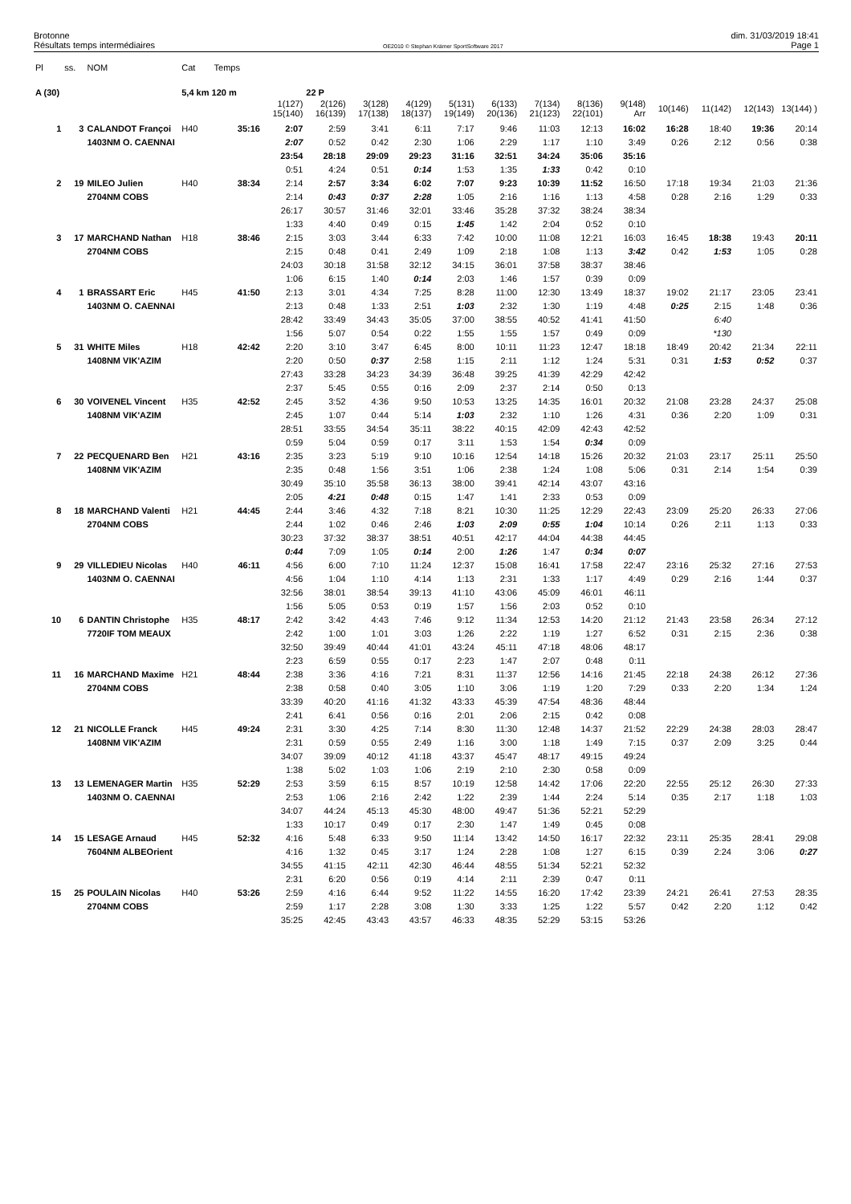Brotonne
Résultats temps intermédiaires
OE2010 © Stephan Krämer SportSoftware 2017
dim. 31/03/2019 18:41
Page 1
| Pl | ss. | NOM | Cat | Temps | | | | | | | | | | | | | |
| A (30) | | | 5,4 km 120 m | | | 22 P | | | | | | | | | | | |
| | | | | | 1(127) 15(140) | 2(126) 16(139) | 3(128) 17(138) | 4(129) 18(137) | 5(131) 19(149) | 6(133) 20(136) | 7(134) 21(123) | 8(136) 22(101) | 9(148) Arr | 10(146) | 11(142) | 12(143) | 13(144) ) |
| 1 | 3 | CALANDOT Françoi | H40 | 35:16 | 2:07 | 2:59 | 3:41 | 6:11 | 7:17 | 9:46 | 11:03 | 12:13 | 16:02 | 16:28 | 18:40 | 19:36 | 20:14 |
| | | 1403NM O. CAENNAI | | | 2:07 | 0:52 | 0:42 | 2:30 | 1:06 | 2:29 | 1:17 | 1:10 | 3:49 | 0:26 | 2:12 | 0:56 | 0:38 |
| | | | | | 23:54 | 28:18 | 29:09 | 29:23 | 31:16 | 32:51 | 34:24 | 35:06 | 35:16 | | | | |
| | | | | | 0:51 | 4:24 | 0:51 | 0:14 | 1:53 | 1:35 | 1:33 | 0:42 | 0:10 | | | | |
| 2 | 19 | MILEO Julien | H40 | 38:34 | 2:14 | 2:57 | 3:34 | 6:02 | 7:07 | 9:23 | 10:39 | 11:52 | 16:50 | 17:18 | 19:34 | 21:03 | 21:36 |
| | | 2704NM COBS | | | 2:14 | 0:43 | 0:37 | 2:28 | 1:05 | 2:16 | 1:16 | 1:13 | 4:58 | 0:28 | 2:16 | 1:29 | 0:33 |
| | | | | | 26:17 | 30:57 | 31:46 | 32:01 | 33:46 | 35:28 | 37:32 | 38:24 | 38:34 | | | | |
| | | | | | 1:33 | 4:40 | 0:49 | 0:15 | 1:45 | 1:42 | 2:04 | 0:52 | 0:10 | | | | |
| 3 | 17 | MARCHAND Nathan | H18 | 38:46 | 2:15 | 3:03 | 3:44 | 6:33 | 7:42 | 10:00 | 11:08 | 12:21 | 16:03 | 16:45 | 18:38 | 19:43 | 20:11 |
| | | 2704NM COBS | | | 2:15 | 0:48 | 0:41 | 2:49 | 1:09 | 2:18 | 1:08 | 1:13 | 3:42 | 0:42 | 1:53 | 1:05 | 0:28 |
| | | | | | 24:03 | 30:18 | 31:58 | 32:12 | 34:15 | 36:01 | 37:58 | 38:37 | 38:46 | | | | |
| | | | | | 1:06 | 6:15 | 1:40 | 0:14 | 2:03 | 1:46 | 1:57 | 0:39 | 0:09 | | | | |
| 4 | 1 | BRASSART Eric | H45 | 41:50 | 2:13 | 3:01 | 4:34 | 7:25 | 8:28 | 11:00 | 12:30 | 13:49 | 18:37 | 19:02 | 21:17 | 23:05 | 23:41 |
| | | 1403NM O. CAENNAI | | | 2:13 | 0:48 | 1:33 | 2:51 | 1:03 | 2:32 | 1:30 | 1:19 | 4:48 | 0:25 | 2:15 | 1:48 | 0:36 |
| | | | | | 28:42 | 33:49 | 34:43 | 35:05 | 37:00 | 38:55 | 40:52 | 41:41 | 41:50 | | 6:40 | | |
| | | | | | 1:56 | 5:07 | 0:54 | 0:22 | 1:55 | 1:55 | 1:57 | 0:49 | 0:09 | | *130 | | |
| 5 | 31 | WHITE Miles | H18 | 42:42 | 2:20 | 3:10 | 3:47 | 6:45 | 8:00 | 10:11 | 11:23 | 12:47 | 18:18 | 18:49 | 20:42 | 21:34 | 22:11 |
| | | 1408NM VIK'AZIM | | | 2:20 | 0:50 | 0:37 | 2:58 | 1:15 | 2:11 | 1:12 | 1:24 | 5:31 | 0:31 | 1:53 | 0:52 | 0:37 |
| | | | | | 27:43 | 33:28 | 34:23 | 34:39 | 36:48 | 39:25 | 41:39 | 42:29 | 42:42 | | | | |
| | | | | | 2:37 | 5:45 | 0:55 | 0:16 | 2:09 | 2:37 | 2:14 | 0:50 | 0:13 | | | | |
| 6 | 30 | VOIVENEL Vincent | H35 | 42:52 | 2:45 | 3:52 | 4:36 | 9:50 | 10:53 | 13:25 | 14:35 | 16:01 | 20:32 | 21:08 | 23:28 | 24:37 | 25:08 |
| | | 1408NM VIK'AZIM | | | 2:45 | 1:07 | 0:44 | 5:14 | 1:03 | 2:32 | 1:10 | 1:26 | 4:31 | 0:36 | 2:20 | 1:09 | 0:31 |
| | | | | | 28:51 | 33:55 | 34:54 | 35:11 | 38:22 | 40:15 | 42:09 | 42:43 | 42:52 | | | | |
| | | | | | 0:59 | 5:04 | 0:59 | 0:17 | 3:11 | 1:53 | 1:54 | 0:34 | 0:09 | | | | |
| 7 | 22 | PECQUENARD Ben | H21 | 43:16 | 2:35 | 3:23 | 5:19 | 9:10 | 10:16 | 12:54 | 14:18 | 15:26 | 20:32 | 21:03 | 23:17 | 25:11 | 25:50 |
| | | 1408NM VIK'AZIM | | | 2:35 | 0:48 | 1:56 | 3:51 | 1:06 | 2:38 | 1:24 | 1:08 | 5:06 | 0:31 | 2:14 | 1:54 | 0:39 |
| | | | | | 30:49 | 35:10 | 35:58 | 36:13 | 38:00 | 39:41 | 42:14 | 43:07 | 43:16 | | | | |
| | | | | | 2:05 | 4:21 | 0:48 | 0:15 | 1:47 | 1:41 | 2:33 | 0:53 | 0:09 | | | | |
| 8 | 18 | MARCHAND Valenti | H21 | 44:45 | 2:44 | 3:46 | 4:32 | 7:18 | 8:21 | 10:30 | 11:25 | 12:29 | 22:43 | 23:09 | 25:20 | 26:33 | 27:06 |
| | | 2704NM COBS | | | 2:44 | 1:02 | 0:46 | 2:46 | 1:03 | 2:09 | 0:55 | 1:04 | 10:14 | 0:26 | 2:11 | 1:13 | 0:33 |
| | | | | | 30:23 | 37:32 | 38:37 | 38:51 | 40:51 | 42:17 | 44:04 | 44:38 | 44:45 | | | | |
| | | | | | 0:44 | 7:09 | 1:05 | 0:14 | 2:00 | 1:26 | 1:47 | 0:34 | 0:07 | | | | |
| 9 | 29 | VILLEDIEU Nicolas | H40 | 46:11 | 4:56 | 6:00 | 7:10 | 11:24 | 12:37 | 15:08 | 16:41 | 17:58 | 22:47 | 23:16 | 25:32 | 27:16 | 27:53 |
| | | 1403NM O. CAENNAI | | | 4:56 | 1:04 | 1:10 | 4:14 | 1:13 | 2:31 | 1:33 | 1:17 | 4:49 | 0:29 | 2:16 | 1:44 | 0:37 |
| | | | | | 32:56 | 38:01 | 38:54 | 39:13 | 41:10 | 43:06 | 45:09 | 46:01 | 46:11 | | | | |
| | | | | | 1:56 | 5:05 | 0:53 | 0:19 | 1:57 | 1:56 | 2:03 | 0:52 | 0:10 | | | | |
| 10 | 6 | DANTIN Christophe | H35 | 48:17 | 2:42 | 3:42 | 4:43 | 7:46 | 9:12 | 11:34 | 12:53 | 14:20 | 21:12 | 21:43 | 23:58 | 26:34 | 27:12 |
| | | 7720IF TOM MEAUX | | | 2:42 | 1:00 | 1:01 | 3:03 | 1:26 | 2:22 | 1:19 | 1:27 | 6:52 | 0:31 | 2:15 | 2:36 | 0:38 |
| | | | | | 32:50 | 39:49 | 40:44 | 41:01 | 43:24 | 45:11 | 47:18 | 48:06 | 48:17 | | | | |
| | | | | | 2:23 | 6:59 | 0:55 | 0:17 | 2:23 | 1:47 | 2:07 | 0:48 | 0:11 | | | | |
| 11 | 16 | MARCHAND Maxime | H21 | 48:44 | 2:38 | 3:36 | 4:16 | 7:21 | 8:31 | 11:37 | 12:56 | 14:16 | 21:45 | 22:18 | 24:38 | 26:12 | 27:36 |
| | | 2704NM COBS | | | 2:38 | 0:58 | 0:40 | 3:05 | 1:10 | 3:06 | 1:19 | 1:20 | 7:29 | 0:33 | 2:20 | 1:34 | 1:24 |
| | | | | | 33:39 | 40:20 | 41:16 | 41:32 | 43:33 | 45:39 | 47:54 | 48:36 | 48:44 | | | | |
| | | | | | 2:41 | 6:41 | 0:56 | 0:16 | 2:01 | 2:06 | 2:15 | 0:42 | 0:08 | | | | |
| 12 | 21 | NICOLLE Franck | H45 | 49:24 | 2:31 | 3:30 | 4:25 | 7:14 | 8:30 | 11:30 | 12:48 | 14:37 | 21:52 | 22:29 | 24:38 | 28:03 | 28:47 |
| | | 1408NM VIK'AZIM | | | 2:31 | 0:59 | 0:55 | 2:49 | 1:16 | 3:00 | 1:18 | 1:49 | 7:15 | 0:37 | 2:09 | 3:25 | 0:44 |
| | | | | | 34:07 | 39:09 | 40:12 | 41:18 | 43:37 | 45:47 | 48:17 | 49:15 | 49:24 | | | | |
| | | | | | 1:38 | 5:02 | 1:03 | 1:06 | 2:19 | 2:10 | 2:30 | 0:58 | 0:09 | | | | |
| 13 | 13 | LEMENAGER Martin | H35 | 52:29 | 2:53 | 3:59 | 6:15 | 8:57 | 10:19 | 12:58 | 14:42 | 17:06 | 22:20 | 22:55 | 25:12 | 26:30 | 27:33 |
| | | 1403NM O. CAENNAI | | | 2:53 | 1:06 | 2:16 | 2:42 | 1:22 | 2:39 | 1:44 | 2:24 | 5:14 | 0:35 | 2:17 | 1:18 | 1:03 |
| | | | | | 34:07 | 44:24 | 45:13 | 45:30 | 48:00 | 49:47 | 51:36 | 52:21 | 52:29 | | | | |
| | | | | | 1:33 | 10:17 | 0:49 | 0:17 | 2:30 | 1:47 | 1:49 | 0:45 | 0:08 | | | | |
| 14 | 15 | LESAGE Arnaud | H45 | 52:32 | 4:16 | 5:48 | 6:33 | 9:50 | 11:14 | 13:42 | 14:50 | 16:17 | 22:32 | 23:11 | 25:35 | 28:41 | 29:08 |
| | | 7604NM ALBEOrient | | | 4:16 | 1:32 | 0:45 | 3:17 | 1:24 | 2:28 | 1:08 | 1:27 | 6:15 | 0:39 | 2:24 | 3:06 | 0:27 |
| | | | | | 34:55 | 41:15 | 42:11 | 42:30 | 46:44 | 48:55 | 51:34 | 52:21 | 52:32 | | | | |
| | | | | | 2:31 | 6:20 | 0:56 | 0:19 | 4:14 | 2:11 | 2:39 | 0:47 | 0:11 | | | | |
| 15 | 25 | POULAIN Nicolas | H40 | 53:26 | 2:59 | 4:16 | 6:44 | 9:52 | 11:22 | 14:55 | 16:20 | 17:42 | 23:39 | 24:21 | 26:41 | 27:53 | 28:35 |
| | | 2704NM COBS | | | 2:59 | 1:17 | 2:28 | 3:08 | 1:30 | 3:33 | 1:25 | 1:22 | 5:57 | 0:42 | 2:20 | 1:12 | 0:42 |
| | | | | | 35:25 | 42:45 | 43:43 | 43:57 | 46:33 | 48:35 | 52:29 | 53:15 | 53:26 | | | | |